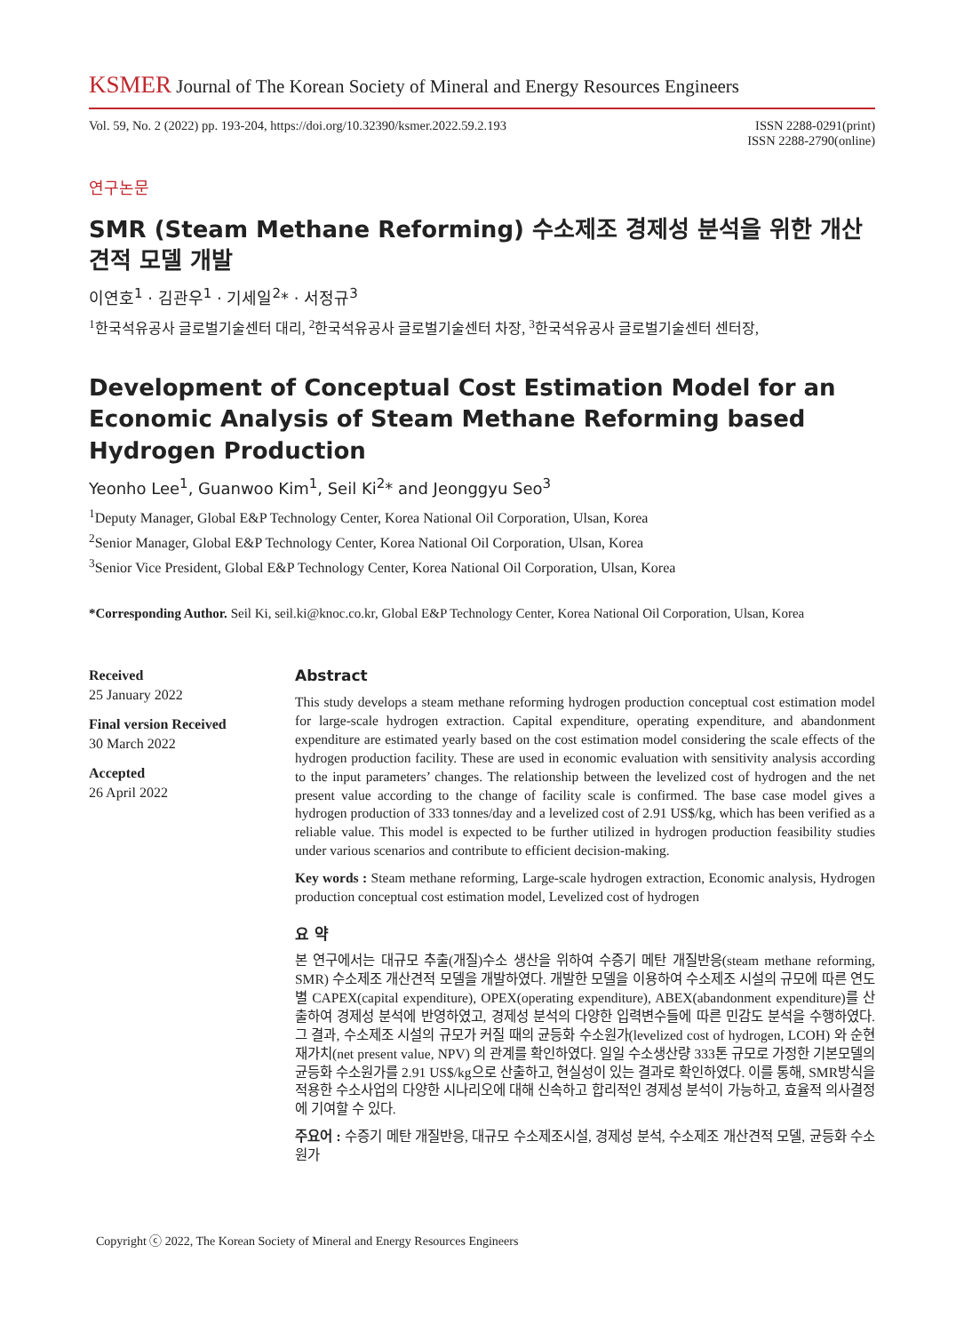KSMER Journal of The Korean Society of Mineral and Energy Resources Engineers
Vol. 59, No. 2 (2022) pp. 193-204, https://doi.org/10.32390/ksmer.2022.59.2.193
ISSN 2288-0291(print)
ISSN 2288-2790(online)
연구논문
SMR (Steam Methane Reforming) 수소제조 경제성 분석을 위한 개산견적 모델 개발
이연호<sup>1</sup> · 김관우<sup>1</sup> · 기세일<sup>2</sup>* · 서정규<sup>3</sup>
<sup>1</sup> 한국석유공사 글로벌기술센터 대리, <sup>2</sup>한국석유공사 글로벌기술센터 차장, <sup>3</sup>한국석유공사 글로벌기술센터 센터장,
Development of Conceptual Cost Estimation Model for an Economic Analysis of Steam Methane Reforming based Hydrogen Production
Yeonho Lee<sup>1</sup>, Guanwoo Kim<sup>1</sup>, Seil Ki<sup>2</sup>* and Jeonggyu Seo<sup>3</sup>
<sup>1</sup> Deputy Manager, Global E&P Technology Center, Korea National Oil Corporation, Ulsan, Korea
<sup>2</sup> Senior Manager, Global E&P Technology Center, Korea National Oil Corporation, Ulsan, Korea
<sup>3</sup> Senior Vice President, Global E&P Technology Center, Korea National Oil Corporation, Ulsan, Korea
*Corresponding Author. Seil Ki, seil.ki@knoc.co.kr, Global E&P Technology Center, Korea National Oil Corporation, Ulsan, Korea
Received
25 January 2022
Final version Received
30 March 2022
Accepted
26 April 2022
Abstract
This study develops a steam methane reforming hydrogen production conceptual cost estimation model for large-scale hydrogen extraction. Capital expenditure, operating expenditure, and abandonment expenditure are estimated yearly based on the cost estimation model considering the scale effects of the hydrogen production facility. These are used in economic evaluation with sensitivity analysis according to the input parameters’ changes. The relationship between the levelized cost of hydrogen and the net present value according to the change of facility scale is confirmed. The base case model gives a hydrogen production of 333 tonnes/day and a levelized cost of 2.91 US$/kg, which has been verified as a reliable value. This model is expected to be further utilized in hydrogen production feasibility studies under various scenarios and contribute to efficient decision-making.
Key words : Steam methane reforming, Large-scale hydrogen extraction, Economic analysis, Hydrogen production conceptual cost estimation model, Levelized cost of hydrogen
요 약
본 연구에서는 대규모 추출(개질)수소 생산을 위하여 수증기 메탄 개질반응(steam methane reforming, SMR) 수소제조 개산견적 모델을 개발하였다. 개발한 모델을 이용하여 수소제조 시설의 규모에 따른 연도별 CAPEX(capital expenditure), OPEX(operating expenditure), ABEX(abandonment expenditure)를 산출하여 경제성 분석에 반영하였고, 경제성 분석의 다양한 입력변수들에 따른 민감도 분석을 수행하였다. 그 결과, 수소제조 시설의 규모가 커질 때의 균등화 수소원가(levelized cost of hydrogen, LCOH) 와 순현재가치(net present value, NPV) 의 관계를 확인하였다. 일일 수소생산량 333톤 규모로 가정한 기본모델의 균등화 수소원가를 2.91 US$/kg으로 산출하고, 현실성이 있는 결과로 확인하였다. 이를 통해, SMR방식을 적용한 수소사업의 다양한 시나리오에 대해 신속하고 합리적인 경제성 분석이 가능하고, 효율적 의사결정에 기여할 수 있다.
주요어 : 수증기 메탄 개질반응, 대규모 수소제조시설, 경제성 분석, 수소제조 개산견적 모델, 균등화 수소원가
Copyright ⓒ 2022, The Korean Society of Mineral and Energy Resources Engineers